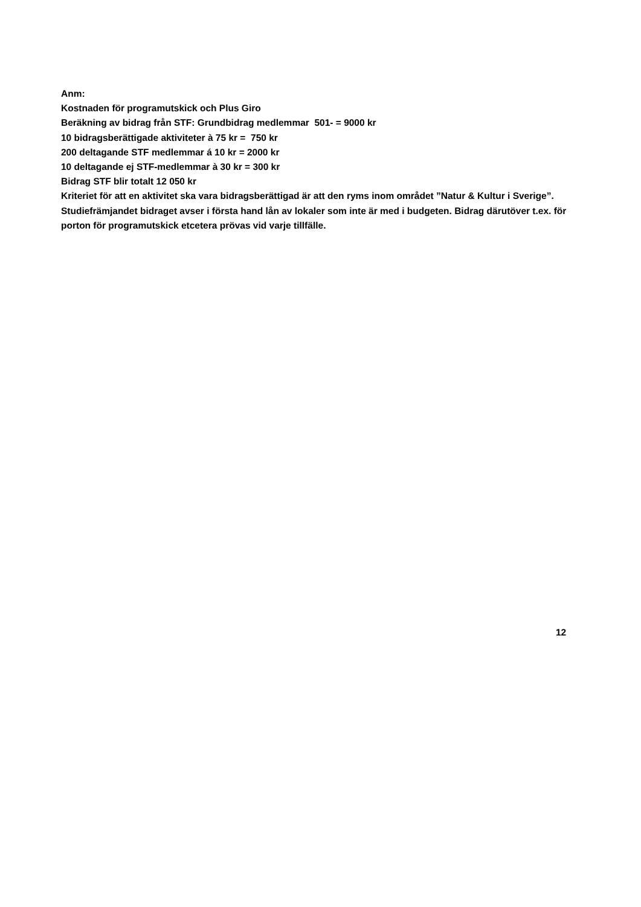Anm:
Kostnaden för programutskick och Plus Giro
Beräkning av bidrag från STF: Grundbidrag medlemmar 501- = 9000 kr
10 bidragsberättigade aktiviteter à 75 kr = 750 kr
200 deltagande STF medlemmar á 10 kr = 2000 kr
10 deltagande ej STF-medlemmar à 30 kr = 300 kr
Bidrag STF blir totalt 12 050 kr
Kriteriet för att en aktivitet ska vara bidragsberättigad är att den ryms inom området ”Natur & Kultur i Sverige”.
Studiefrämjandet bidraget avser i första hand lån av lokaler som inte är med i budgeten. Bidrag därutöver t.ex. för porton för programutskick etcetera prövas vid varje tillfälle.
12